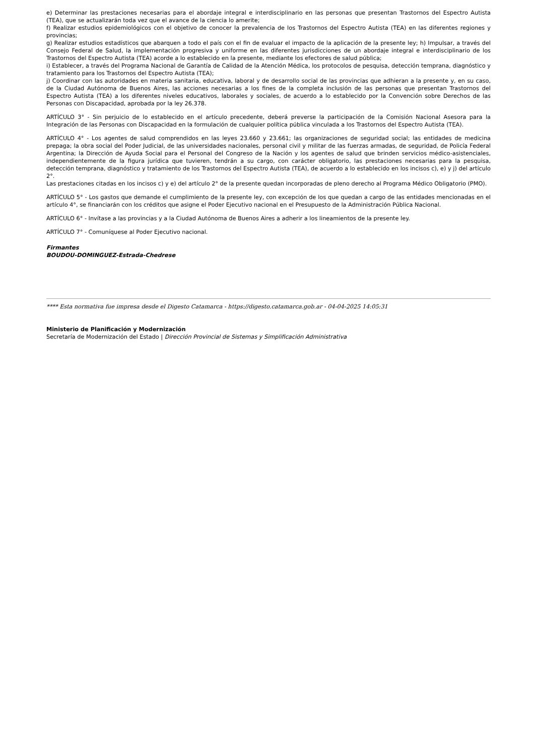e) Determinar las prestaciones necesarias para el abordaje integral e interdisciplinario en las personas que presentan Trastornos del Espectro Autista (TEA), que se actualizarán toda vez que el avance de la ciencia lo amerite;
f) Realizar estudios epidemiológicos con el objetivo de conocer la prevalencia de los Trastornos del Espectro Autista (TEA) en las diferentes regiones y provincias;
g) Realizar estudios estadísticos que abarquen a todo el país con el fin de evaluar el impacto de la aplicación de la presente ley; h) Impulsar, a través del Consejo Federal de Salud, la implementación progresiva y uniforme en las diferentes jurisdicciones de un abordaje integral e interdisciplinario de los Trastornos del Espectro Autista (TEA) acorde a lo establecido en la presente, mediante los efectores de salud pública;
i) Establecer, a través del Programa Nacional de Garantía de Calidad de la Atención Médica, los protocolos de pesquisa, detección temprana, diagnóstico y tratamiento para los Trastornos del Espectro Autista (TEA);
j) Coordinar con las autoridades en materia sanitaria, educativa, laboral y de desarrollo social de las provincias que adhieran a la presente y, en su caso, de la Ciudad Autónoma de Buenos Aires, las acciones necesarias a los fines de la completa inclusión de las personas que presentan Trastornos del Espectro Autista (TEA) a los diferentes niveles educativos, laborales y sociales, de acuerdo a lo establecido por la Convención sobre Derechos de las Personas con Discapacidad, aprobada por la ley 26.378.
ARTÍCULO 3° - Sin perjuicio de lo establecido en el artículo precedente, deberá preverse la participación de la Comisión Nacional Asesora para la Integración de las Personas con Discapacidad en la formulación de cualquier política pública vinculada a los Trastornos del Espectro Autista (TEA).
ARTÍCULO 4° - Los agentes de salud comprendidos en las leyes 23.660 y 23.661; las organizaciones de seguridad social; las entidades de medicina prepaga; la obra social del Poder Judicial, de las universidades nacionales, personal civil y militar de las fuerzas armadas, de seguridad, de Policía Federal Argentina; la Dirección de Ayuda Social para el Personal del Congreso de la Nación y los agentes de salud que brinden servicios médico-asistenciales, independientemente de la figura jurídica que tuvieren, tendrán a su cargo, con carácter obligatorio, las prestaciones necesarias para la pesquisa, detección temprana, diagnóstico y tratamiento de los Trastornos del Espectro Autista (TEA), de acuerdo a lo establecido en los incisos c), e) y j) del artículo 2°.
Las prestaciones citadas en los incisos c) y e) del artículo 2° de la presente quedan incorporadas de pleno derecho al Programa Médico Obligatorio (PMO).
ARTÍCULO 5° - Los gastos que demande el cumplimiento de la presente ley, con excepción de los que quedan a cargo de las entidades mencionadas en el artículo 4°, se financiarán con los créditos que asigne el Poder Ejecutivo nacional en el Presupuesto de la Administración Pública Nacional.
ARTÍCULO 6° - Invítase a las provincias y a la Ciudad Autónoma de Buenos Aires a adherir a los lineamientos de la presente ley.
ARTÍCULO 7° - Comuníquese al Poder Ejecutivo nacional.
Firmantes
BOUDOU-DOMINGUEZ-Estrada-Chedrese
**** Esta normativa fue impresa desde el Digesto Catamarca - https://digesto.catamarca.gob.ar - 04-04-2025 14:05:31
Ministerio de Planificación y Modernización
Secretaría de Modernización del Estado | Dirección Provincial de Sistemas y Simplificación Administrativa